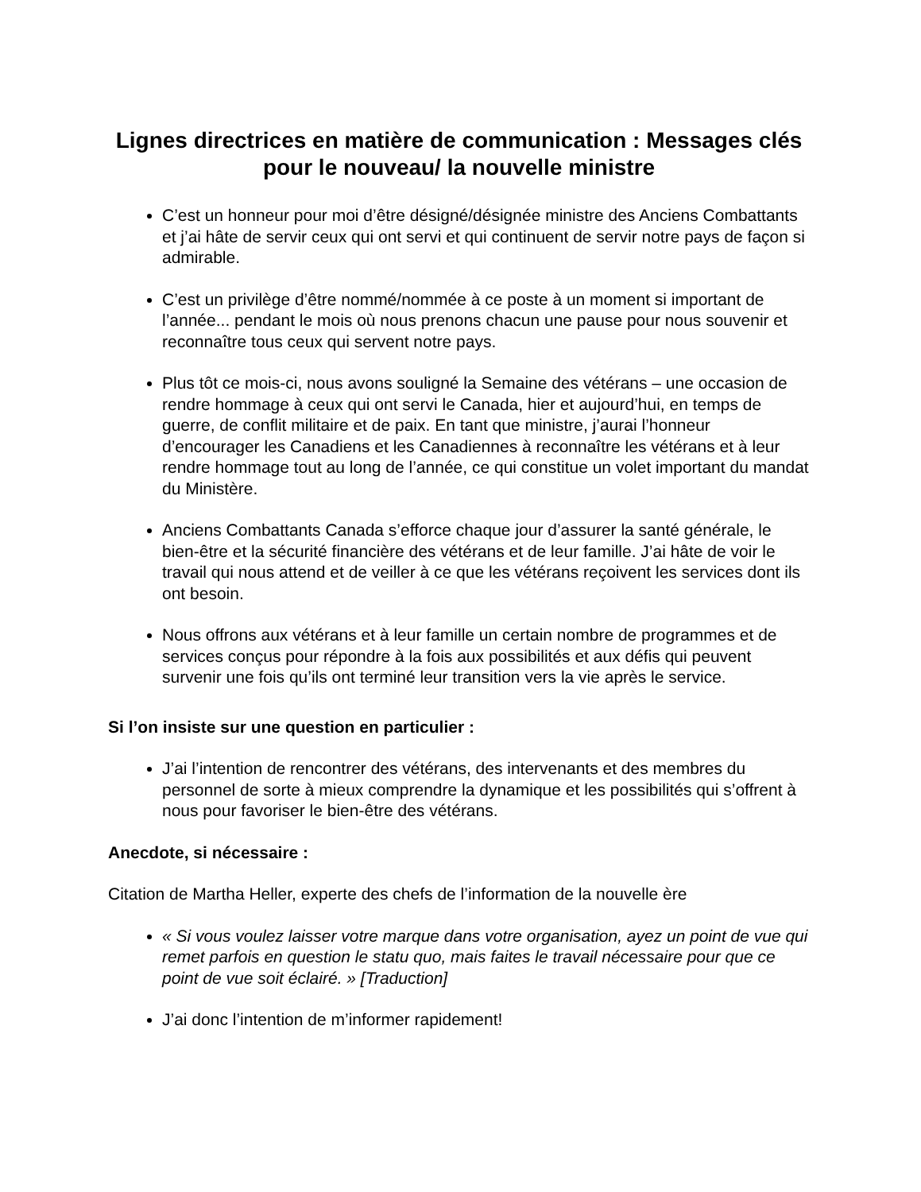Lignes directrices en matière de communication : Messages clés pour le nouveau/ la nouvelle ministre
C’est un honneur pour moi d’être désigné/désignée ministre des Anciens Combattants et j’ai hâte de servir ceux qui ont servi et qui continuent de servir notre pays de façon si admirable.
C’est un privilège d’être nommé/nommée à ce poste à un moment si important de l’année... pendant le mois où nous prenons chacun une pause pour nous souvenir et reconnaître tous ceux qui servent notre pays.
Plus tôt ce mois-ci, nous avons souligné la Semaine des vétérans – une occasion de rendre hommage à ceux qui ont servi le Canada, hier et aujourd’hui, en temps de guerre, de conflit militaire et de paix. En tant que ministre, j’aurai l’honneur d’encourager les Canadiens et les Canadiennes à reconnaître les vétérans et à leur rendre hommage tout au long de l’année, ce qui constitue un volet important du mandat du Ministère.
Anciens Combattants Canada s’efforce chaque jour d’assurer la santé générale, le bien-être et la sécurité financière des vétérans et de leur famille. J’ai hâte de voir le travail qui nous attend et de veiller à ce que les vétérans reçoivent les services dont ils ont besoin.
Nous offrons aux vétérans et à leur famille un certain nombre de programmes et de services conçus pour répondre à la fois aux possibilités et aux défis qui peuvent survenir une fois qu’ils ont terminé leur transition vers la vie après le service.
Si l’on insiste sur une question en particulier :
J’ai l’intention de rencontrer des vétérans, des intervenants et des membres du personnel de sorte à mieux comprendre la dynamique et les possibilités qui s’offrent à nous pour favoriser le bien-être des vétérans.
Anecdote, si nécessaire :
Citation de Martha Heller, experte des chefs de l’information de la nouvelle ère
« Si vous voulez laisser votre marque dans votre organisation, ayez un point de vue qui remet parfois en question le statu quo, mais faites le travail nécessaire pour que ce point de vue soit éclairé. » [Traduction]
J’ai donc l’intention de m’informer rapidement!